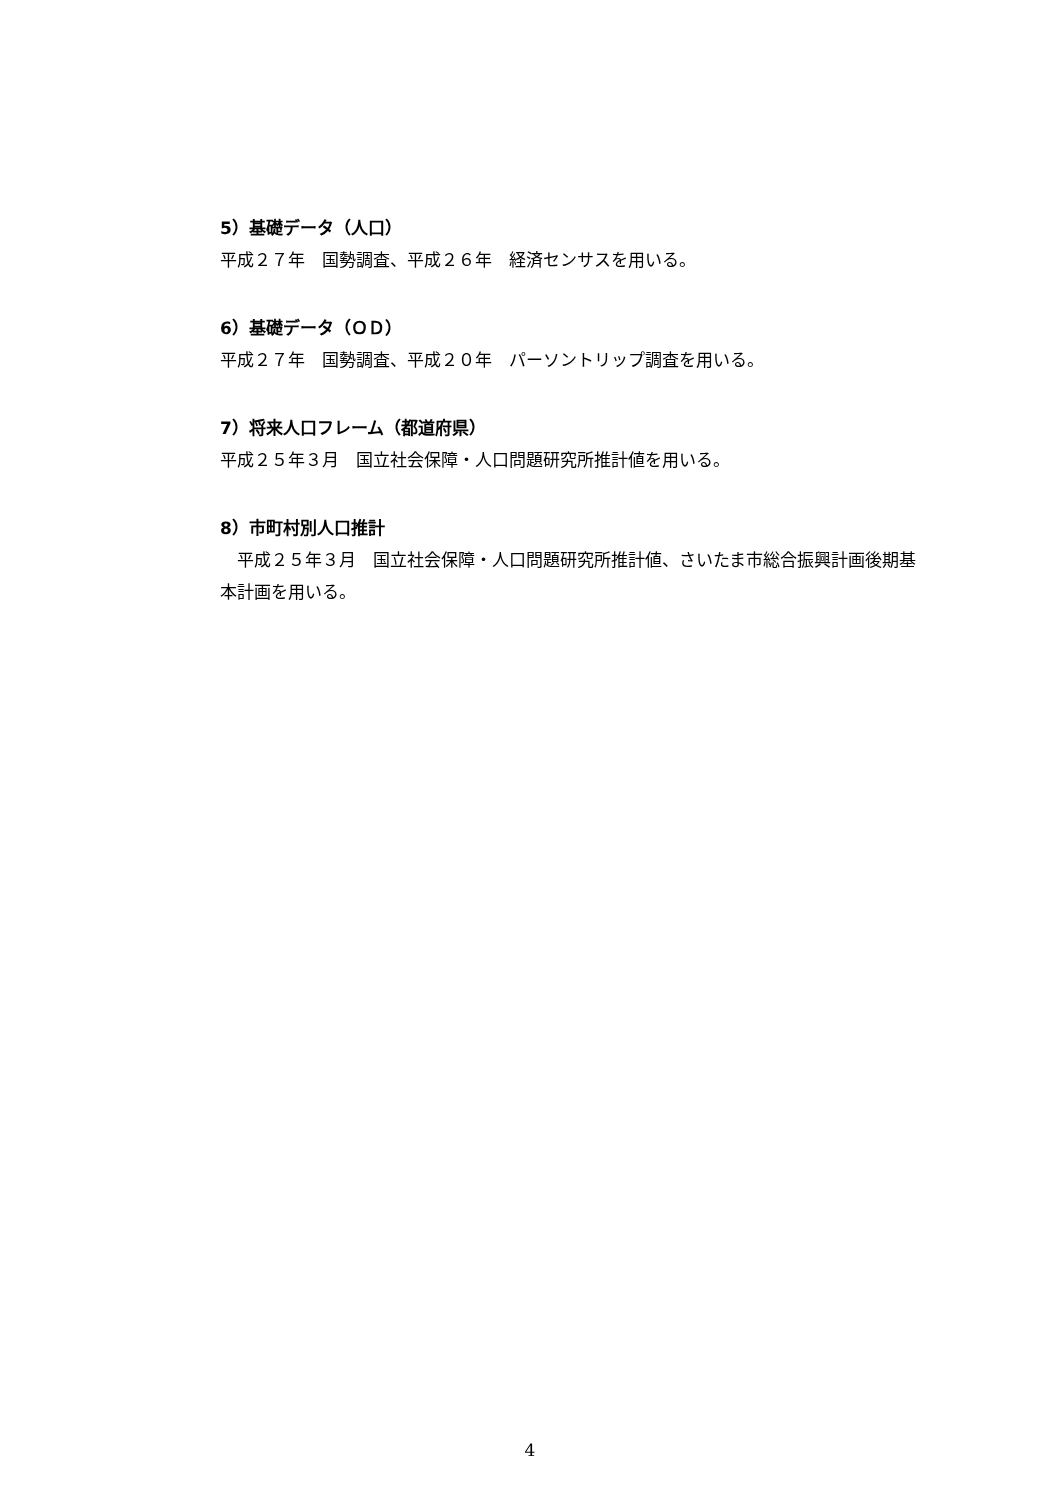5）基礎データ（人口）
平成２７年　国勢調査、平成２６年　経済センサスを用いる。
6）基礎データ（ＯＤ）
平成２７年　国勢調査、平成２０年　パーソントリップ調査を用いる。
7）将来人口フレーム（都道府県）
平成２５年３月　国立社会保障・人口問題研究所推計値を用いる。
8）市町村別人口推計
　平成２５年３月　国立社会保障・人口問題研究所推計値、さいたま市総合振興計画後期基本計画を用いる。
4